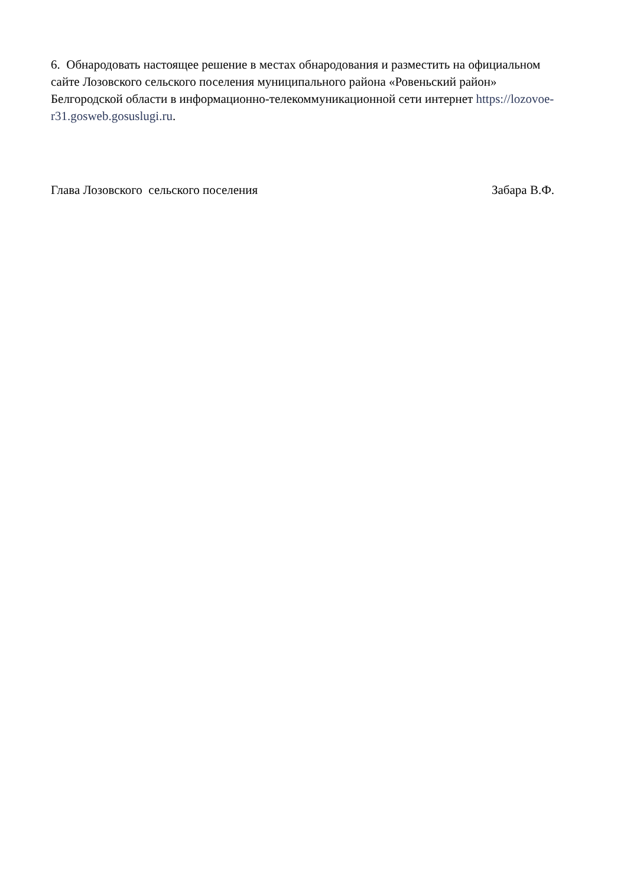6. Обнародовать настоящее решение в местах обнародования и разместить на официальном сайте Лозовского сельского поселения муниципального района «Ровеньский район» Белгородской области в информационно-телекоммуникационной сети интернет https://lozovoe-r31.gosweb.gosuslugi.ru.
Глава Лозовского сельского поселения Забара В.Ф.